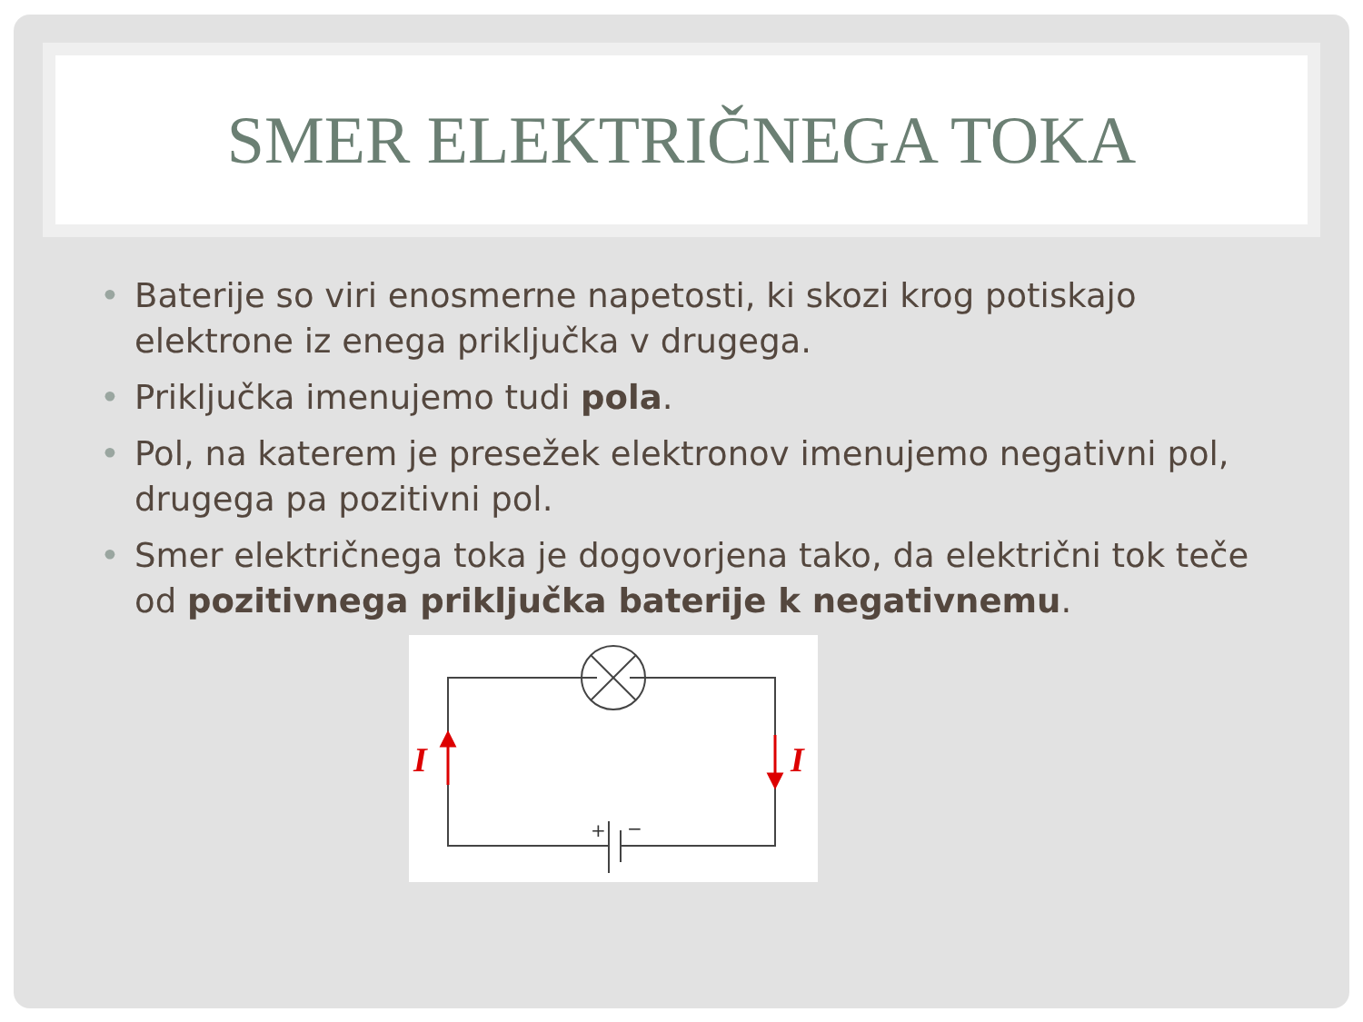SMER ELEKTRIČNEGA TOKA
• Baterije so viri enosmerne napetosti, ki skozi krog potiskajo elektrone iz enega priključka v drugega.
• Priključka imenujemo tudi pola.
• Pol, na katerem je presežek elektronov imenujemo negativni pol, drugega pa pozitivni pol.
• Smer električnega toka je dogovorjena tako, da električni tok teče od pozitivnega priključka baterije k negativnemu.
I
I
+
−